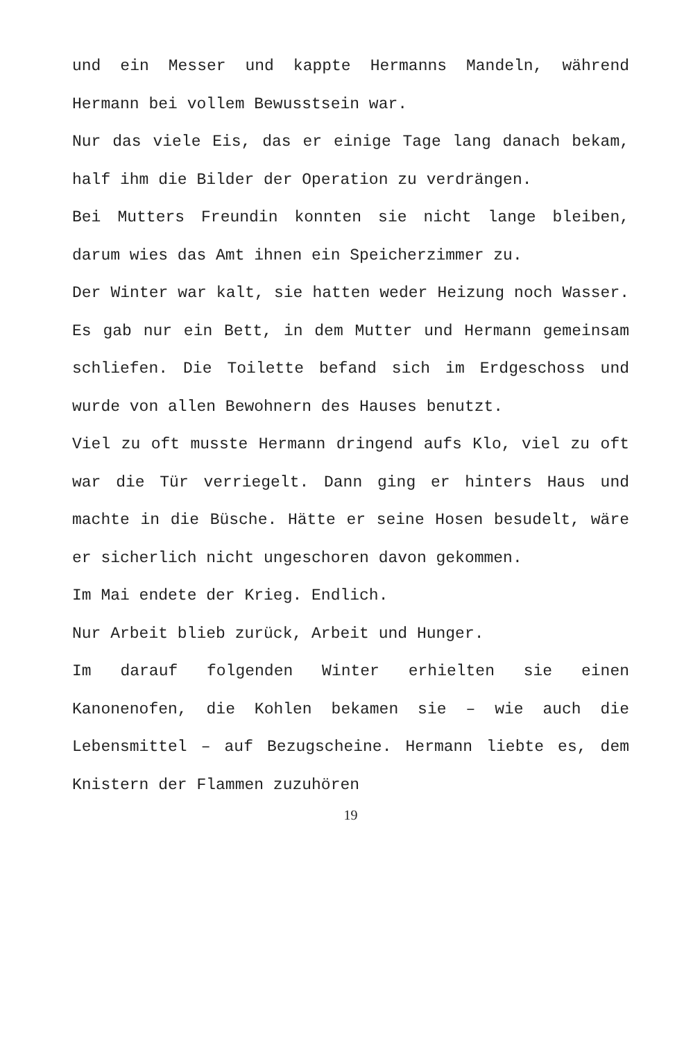und ein Messer und kappte Hermanns Mandeln, während Hermann bei vollem Bewusstsein war.
Nur das viele Eis, das er einige Tage lang danach bekam, half ihm die Bilder der Operation zu verdrängen.
Bei Mutters Freundin konnten sie nicht lange bleiben, darum wies das Amt ihnen ein Speicherzimmer zu.
Der Winter war kalt, sie hatten weder Heizung noch Wasser. Es gab nur ein Bett, in dem Mutter und Hermann gemeinsam schliefen. Die Toilette befand sich im Erdgeschoss und wurde von allen Bewohnern des Hauses benutzt.
Viel zu oft musste Hermann dringend aufs Klo, viel zu oft war die Tür verriegelt. Dann ging er hinters Haus und machte in die Büsche. Hätte er seine Hosen besudelt, wäre er sicherlich nicht ungeschoren davon gekommen.
Im Mai endete der Krieg. Endlich.
Nur Arbeit blieb zurück, Arbeit und Hunger.
Im darauf folgenden Winter erhielten sie einen Kanonenofen, die Kohlen bekamen sie – wie auch die Lebensmittel – auf Bezugscheine. Hermann liebte es, dem Knistern der Flammen zuzuhören
19